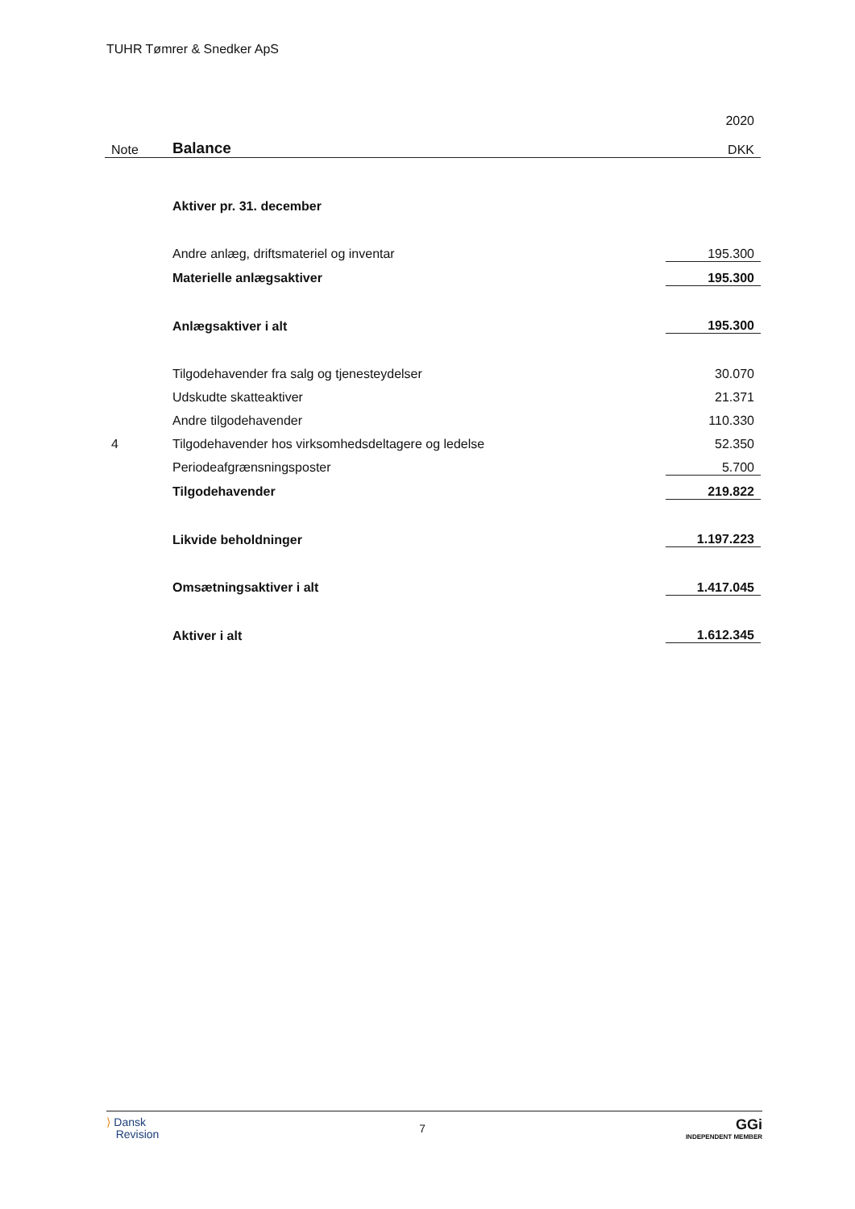TUHR Tømrer & Snedker ApS
| | | 2020 |
| Note | Balance | DKK |
| | Aktiver pr. 31. december | |
| | Andre anlæg, driftsmateriel og inventar | 195.300 |
| | Materielle anlægsaktiver | 195.300 |
| | Anlægsaktiver i alt | 195.300 |
| | Tilgodehavender fra salg og tjenesteydelser | 30.070 |
| | Udskudte skatteaktiver | 21.371 |
| | Andre tilgodehavender | 110.330 |
| 4 | Tilgodehavender hos virksomhedsdeltagere og ledelse | 52.350 |
| | Periodeafgrænsningsposter | 5.700 |
| | Tilgodehavender | 219.822 |
| | Likvide beholdninger | 1.197.223 |
| | Omsætningsaktiver i alt | 1.417.045 |
| | Aktiver i alt | 1.612.345 |
⟩ Dansk
Revision
7
GGi
INDEPENDENT MEMBER